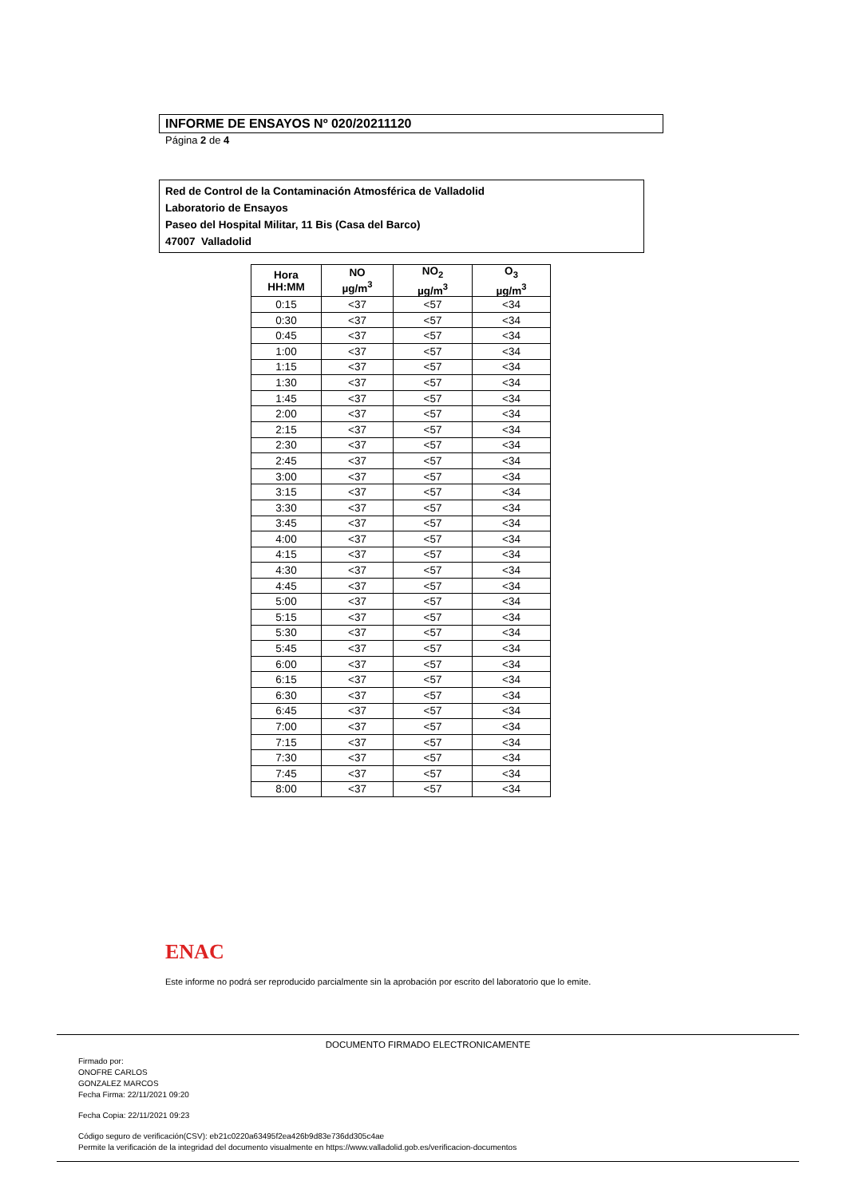INFORME DE ENSAYOS Nº 020/20211120
Página 2 de 4
Red de Control de la Contaminación Atmosférica de Valladolid
Laboratorio de Ensayos
Paseo del Hospital Militar, 11 Bis (Casa del Barco)
47007 Valladolid
| Hora HH:MM | NO µg/m<sup>3</sup> | NO<sub>2</sub> µg/m<sup>3</sup> | O<sub>3</sub> µg/m<sup>3</sup> |
| --- | --- | --- | --- |
| 0:15 | <37 | <57 | <34 |
| 0:30 | <37 | <57 | <34 |
| 0:45 | <37 | <57 | <34 |
| 1:00 | <37 | <57 | <34 |
| 1:15 | <37 | <57 | <34 |
| 1:30 | <37 | <57 | <34 |
| 1:45 | <37 | <57 | <34 |
| 2:00 | <37 | <57 | <34 |
| 2:15 | <37 | <57 | <34 |
| 2:30 | <37 | <57 | <34 |
| 2:45 | <37 | <57 | <34 |
| 3:00 | <37 | <57 | <34 |
| 3:15 | <37 | <57 | <34 |
| 3:30 | <37 | <57 | <34 |
| 3:45 | <37 | <57 | <34 |
| 4:00 | <37 | <57 | <34 |
| 4:15 | <37 | <57 | <34 |
| 4:30 | <37 | <57 | <34 |
| 4:45 | <37 | <57 | <34 |
| 5:00 | <37 | <57 | <34 |
| 5:15 | <37 | <57 | <34 |
| 5:30 | <37 | <57 | <34 |
| 5:45 | <37 | <57 | <34 |
| 6:00 | <37 | <57 | <34 |
| 6:15 | <37 | <57 | <34 |
| 6:30 | <37 | <57 | <34 |
| 6:45 | <37 | <57 | <34 |
| 7:00 | <37 | <57 | <34 |
| 7:15 | <37 | <57 | <34 |
| 7:30 | <37 | <57 | <34 |
| 7:45 | <37 | <57 | <34 |
| 8:00 | <37 | <57 | <34 |
ENAC
Este informe no podrá ser reproducido parcialmente sin la aprobación por escrito del laboratorio que lo emite.
DOCUMENTO FIRMADO ELECTRONICAMENTE
Firmado por:
ONOFRE CARLOS
GONZALEZ MARCOS
Fecha Firma: 22/11/2021 09:20
Fecha Copia: 22/11/2021 09:23
Código seguro de verificación(CSV): eb21c0220a63495f2ea426b9d83e736dd305c4ae
Permite la verificación de la integridad del documento visualmente en https://www.valladolid.gob.es/verificacion-documentos